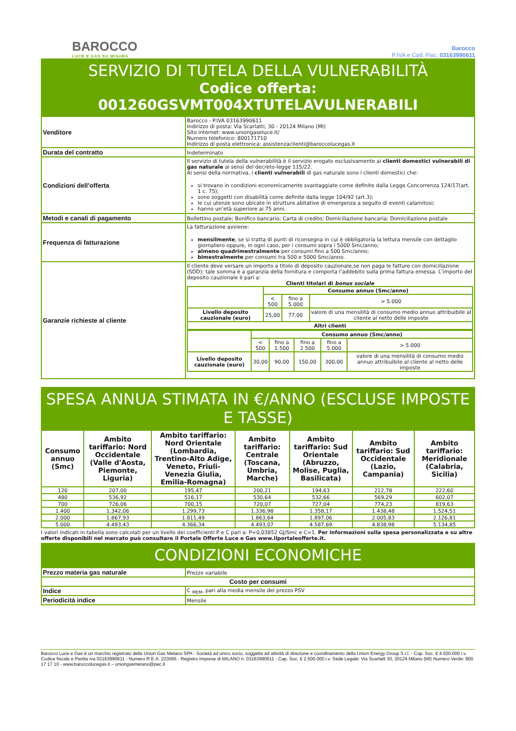BAROCCO
LUCE E GAS SU MISURA
Barocco
P.IVA e Cod. Fisc. 03163990611
SERVIZIO DI TUTELA DELLA VULNERABILITÀ
Codice offerta: 001260GSVMT004XTUTELAVULNERABILI
| Venditore | Barocco - P.IVA 03163990611 Indirizzo di posta: Via Scarlatti, 30 - 20124 Milano (MI) Sito internet: www.uniongaseluce.it/ Numero telefonico: 800171710 Indirizzo di posta elettronica: assistenzaclienti@baroccolucegas.it |
| Durata del contratto | Indeterminato |
| Condizioni dell’offerta | Il servizio di tutela della vulnerabilità è il servizio erogato esclusivamente ai clienti domestici vulnerabili di gas naturale ai sensi del decreto-legge 115/22. Ai sensi della normativa, i clienti vulnerabili di gas naturale sono i clienti domestici che: si trovano in condizioni economicamente svantaggiate come definite dalla Legge Concorrenza 124/17(art. 1 c. 75); sono soggetti con disabilità come definite dalla legge 104/92 (art.3); le cui utenze sono ubicate in strutture abitative di emergenza a seguito di eventi calamitosi; hanno un’età superiore ai 75 anni. |
| Metodi e canali di pagamento | Bollettino postale; Bonifico bancario; Carta di credito; Domiciliazione bancaria; Domiciliazione postale |
| Frequenza di fatturazione | La fatturazione avviene: mensilmente , se si tratta di punti di riconsegna in cui è obbligatoria la lettura mensile con dettaglio giornaliero oppure, in ogni caso, per i consumi sopra i 5000 Smc/anno; almeno quadrimestralmente per consumi fino a 500 Smc/anno; bimestralmente per consumi tra 500 e 5000 Smc/anno. |
| Garanzie richieste al cliente | Il cliente deve versare un importo a titolo di deposito cauzionale,se non paga le fatture con domiciliazione (SDD); tale somma è a garanzia della fornitura e comporta l’addebito sulla prima fattura emessa. L’importo del deposito cauzionale è pari a: Clienti titolari di bonus sociale / / Consumo annuo (Smc/anno) / / / / / < 500 / fino a 5.000 / > 5.000 / / Livello deposito cauzionale (euro) / 25,00 / 77,00 / valore di una mensilità di consumo medio annuo attribuibile al cliente al netto delle imposte / / Altri clienti / / / / / / Consumo annuo (Smc/anno) / / / / / / / < 500 / fino a 1.500 / fino a 2.500 / fino a 5.000 / > 5.000 / / Livello deposito cauzionale (euro) / 30,00 / 90,00 / 150,00 / 300,00 / valore di una mensilità di consumo medio annuo attribuibile al cliente al netto delle imposte / |
SPESA ANNUA STIMATA IN €/ANNO (ESCLUSE IMPOSTE E TASSE)
| Consumo annuo (Smc) | Ambito tariffario: Nord Occidentale (Valle d'Aosta, Piemonte, Liguria) | Ambito tariffario: Nord Orientale (Lombardia, Trentino-Alto Adige, Veneto, Friuli-Venezia Giulia, Emilia-Romagna) | Ambito tariffario: Centrale (Toscana, Umbria, Marche) | Ambito tariffario: Sud Orientale (Abruzzo, Molise, Puglia, Basilicata) | Ambito tariffario: Sud Occidentale (Lazio, Campania) | Ambito tariffario: Meridionale (Calabria, Sicilia) |
| --- | --- | --- | --- | --- | --- | --- |
| 120 | 207,00 | 195,47 | 200,21 | 194,63 | 212,78 | 222,60 |
| 480 | 536,92 | 516,17 | 530,64 | 532,66 | 569,29 | 602,07 |
| 700 | 726,06 | 700,15 | 720,07 | 727,04 | 774,23 | 819,63 |
| 1.400 | 1.342,06 | 1.299,73 | 1.336,98 | 1.358,17 | 1.438,48 | 1.524,51 |
| 2.000 | 1.867,93 | 1.811,49 | 1.863,64 | 1.897,06 | 2.005,83 | 2.126,81 |
| 5.000 | 4.493,43 | 4.366,34 | 4.493,07 | 4.587,69 | 4.838,98 | 5.134,85 |
I valori indicati in tabella sono calcolati per un livello dei coefficienti P e C pari a: P=0,03852 GJ/Smc e C=1. Per informazioni sulla spesa personalizzata e su altre offerte disponibili nel mercato può consultare il Portale Offerte Luce e Gas www.ilportaleofferte.it.
CONDIZIONI ECONOMICHE
| Prezzo materia gas naturale | Prezzo variabile |
| Costo per consumi | |
| Indice | C <sub>MEM</sub>, pari alla media mensile del prezzo PSV |
| Periodicità indice | Mensile |
Barocco Luce e Gas è un marchio registrato della Union Gas Metano SPA - Società ad unico socio, soggetta ad attività di direzione e coordinamento della Union Energy Group S.r.l. - Cap. Soc. € 4.020.000 i.v. Codice fiscale e Partita iva 03163990611 - Numero R.E.A. 223066 - Registro Imprese di MILANO n. 03163990611 - Cap. Soc. € 2.500.000 i.v. Sede Legale: Via Scarlatti 30, 20124 Milano (MI) Numero Verde: 800 17 17 10 - www.baroccolucegas.it – uniongasmetano@pec.it